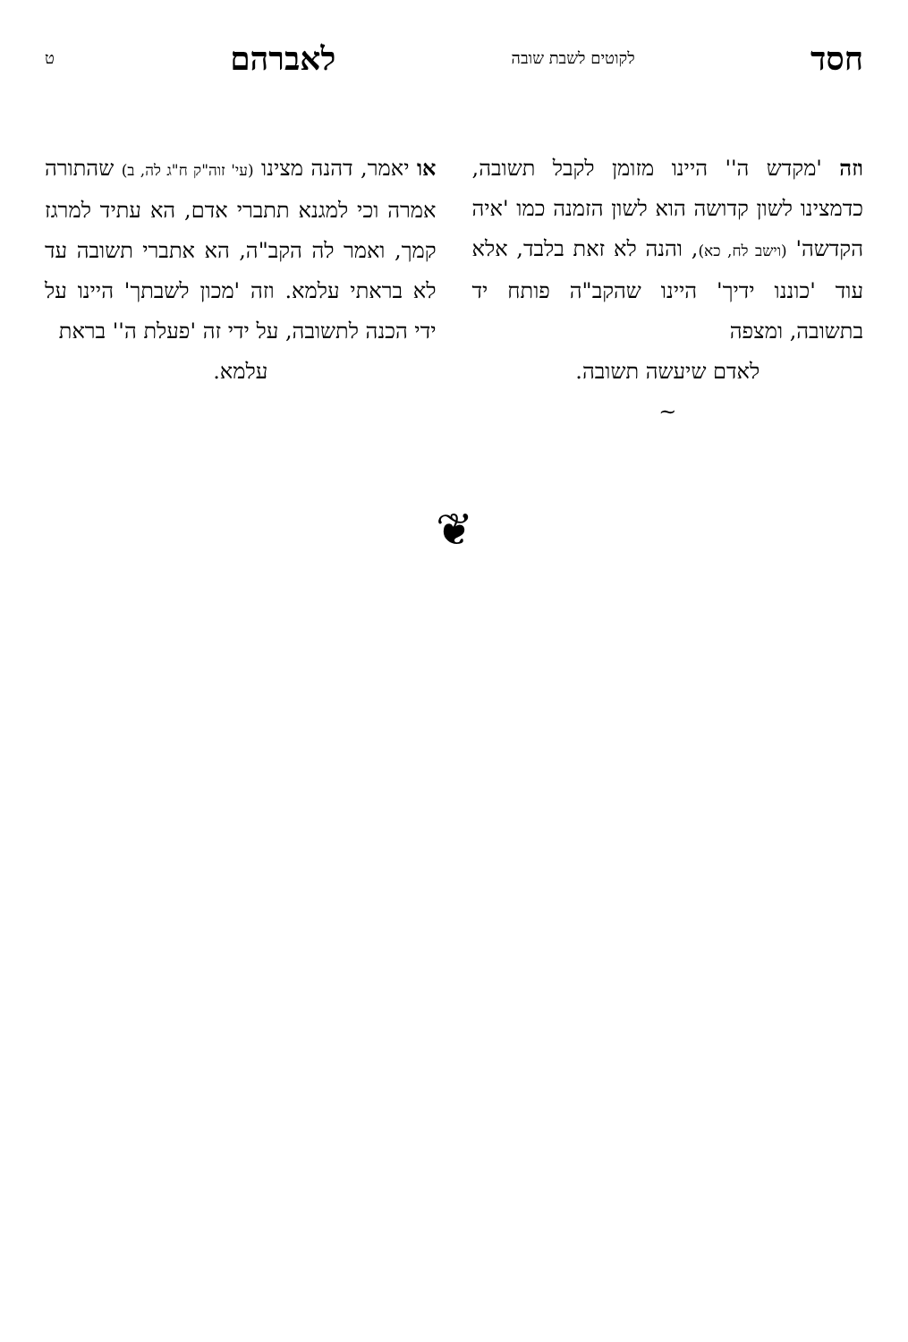חסד לקוטים לשבת שובה לאברהם ט
וזה 'מקדש ה'' היינו מזומן לקבל תשובה, כדמצינו לשון קדושה הוא לשון הזמנה כמו 'איה הקדשה' (וישב לח, כא), והנה לא זאת בלבד, אלא עוד 'כוננו ידיך' היינו שהקב"ה פותח יד בתשובה, ומצפה
לאדם שיעשה תשובה.
~
או יאמר, דהנה מצינו (עי' זוה"ק ח"ג לה, ב) שהתורה אמרה וכי למגנא תתברי אדם, הא עתיד למרגז קמך, ואמר לה הקב"ה, הא אתברי תשובה עד לא בראתי עלמא. וזה 'מכון לשבתך' היינו על ידי הכנה לתשובה, על ידי זה 'פעלת ה'' בראת
עלמא.
❦